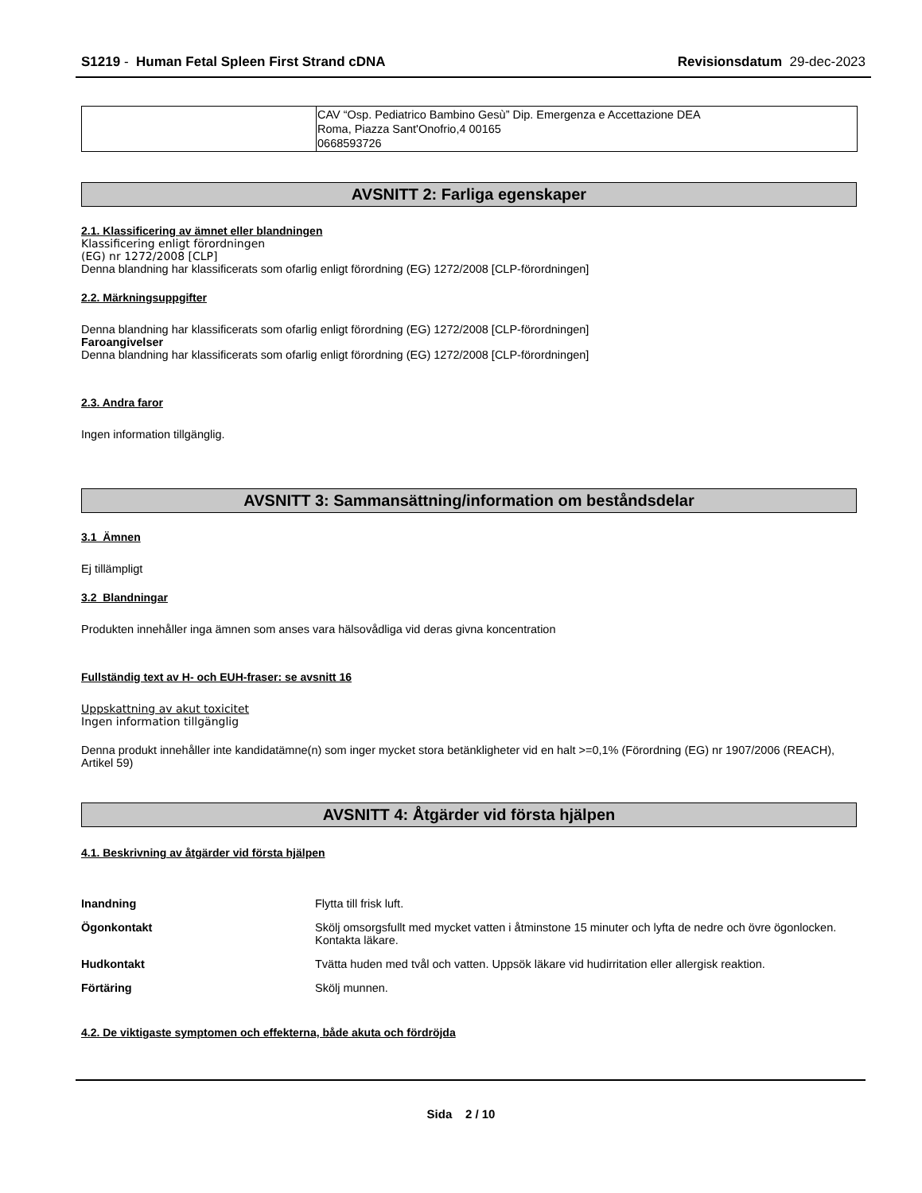S1219 - Human Fetal Spleen First Strand cDNA Revisionsdatum 29-dec-2023
| | CAV “Osp. Pediatrico Bambino Gesù” Dip. Emergenza e Accettazione DEA Roma, Piazza Sant'Onofrio,4 00165 0668593726 |
AVSNITT 2: Farliga egenskaper
2.1. Klassificering av ämnet eller blandningen
Klassificering enligt förordningen
(EG) nr 1272/2008 [CLP]
Denna blandning har klassificerats som ofarlig enligt förordning (EG) 1272/2008 [CLP-förordningen]
2.2. Märkningsuppgifter
Denna blandning har klassificerats som ofarlig enligt förordning (EG) 1272/2008 [CLP-förordningen]
Faroangivelser
Denna blandning har klassificerats som ofarlig enligt förordning (EG) 1272/2008 [CLP-förordningen]
2.3. Andra faror
Ingen information tillgänglig.
AVSNITT 3: Sammansättning/information om beståndsdelar
3.1 Ämnen
Ej tillämpligt
3.2 Blandningar
Produkten innehåller inga ämnen som anses vara hälsovådliga vid deras givna koncentration
Fullständig text av H- och EUH-fraser: se avsnitt 16
Uppskattning av akut toxicitet
Ingen information tillgänglig
Denna produkt innehåller inte kandidatämne(n) som inger mycket stora betänkligheter vid en halt >=0,1% (Förordning (EG) nr 1907/2006 (REACH), Artikel 59)
AVSNITT 4: Åtgärder vid första hjälpen
4.1. Beskrivning av åtgärder vid första hjälpen
Inandning Flytta till frisk luft.
Ögonkontakt Skölj omsorgsfullt med mycket vatten i åtminstone 15 minuter och lyfta de nedre och övre ögonlocken. Kontakta läkare.
Hudkontakt Tvätta huden med tvål och vatten. Uppsök läkare vid hudirritation eller allergisk reaktion.
Förtäring Skölj munnen.
4.2. De viktigaste symptomen och effekterna, både akuta och fördröjda
Sida 2 / 10